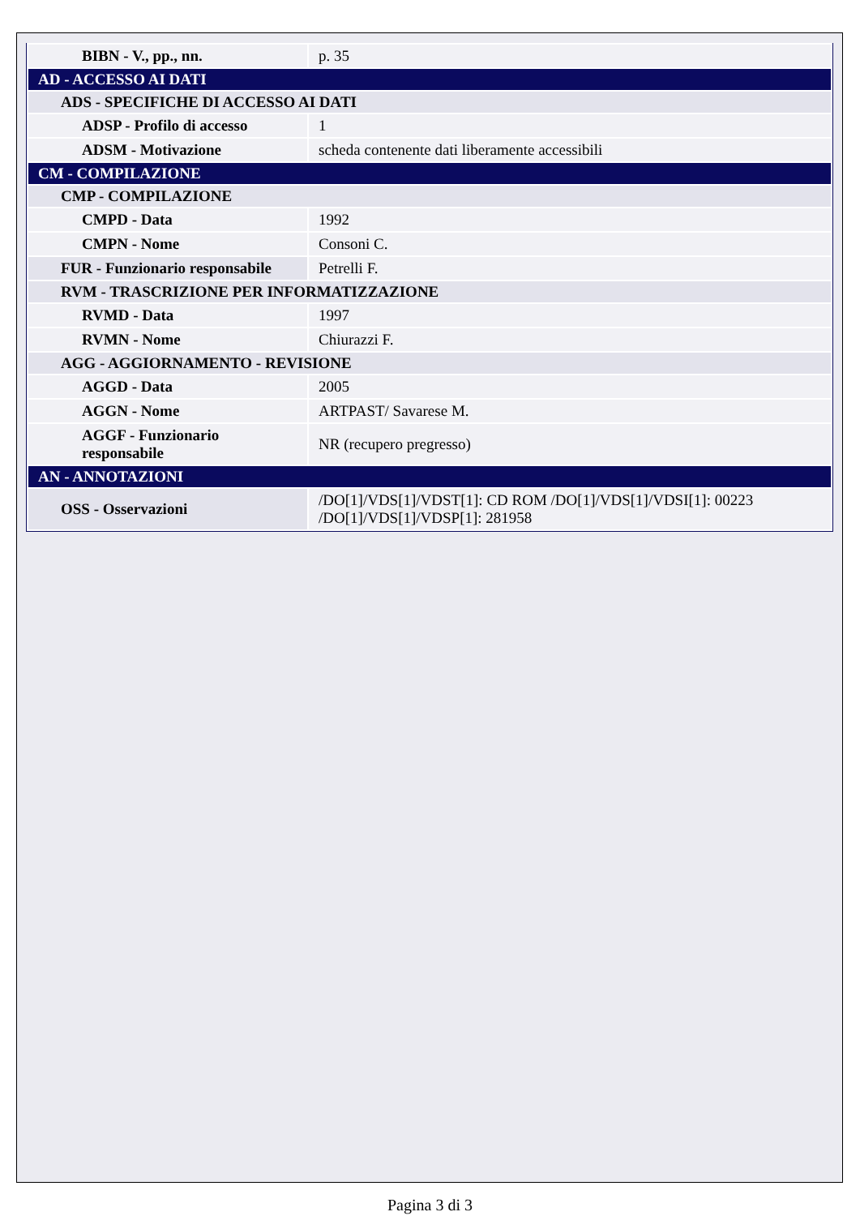| BIBN - V., pp., nn. | p. 35 |
| AD - ACCESSO AI DATI | |
| ADS - SPECIFICHE DI ACCESSO AI DATI | |
| ADSP - Profilo di accesso | 1 |
| ADSM - Motivazione | scheda contenente dati liberamente accessibili |
| CM - COMPILAZIONE | |
| CMP - COMPILAZIONE | |
| CMPD - Data | 1992 |
| CMPN - Nome | Consoni C. |
| FUR - Funzionario responsabile | Petrelli F. |
| RVM - TRASCRIZIONE PER INFORMATIZZAZIONE | |
| RVMD - Data | 1997 |
| RVMN - Nome | Chiurazzi F. |
| AGG - AGGIORNAMENTO - REVISIONE | |
| AGGD - Data | 2005 |
| AGGN - Nome | ARTPAST/ Savarese M. |
| AGGF - Funzionario responsabile | NR (recupero pregresso) |
| AN - ANNOTAZIONI | |
| OSS - Osservazioni | /DO[1]/VDS[1]/VDST[1]: CD ROM /DO[1]/VDS[1]/VDSI[1]: 00223 /DO[1]/VDS[1]/VDSP[1]: 281958 |
Pagina 3 di 3